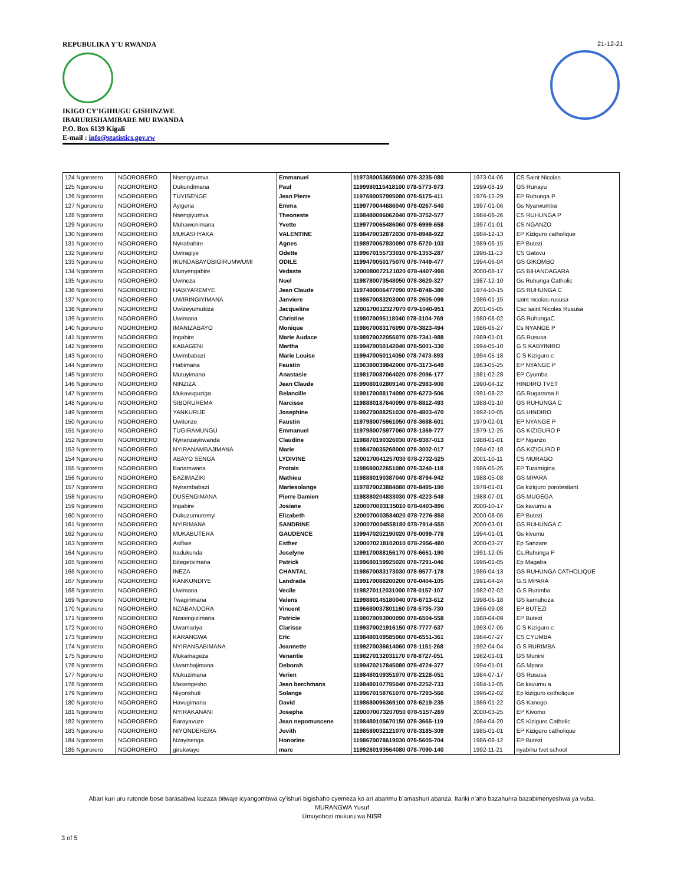REPUBULIKA Y'U RWANDA
IKIGO CY'IGIHUGU GISHINZWE
IBARURISHAMIBARE MU RWANDA
P.O. Box 6139 Kigali
E-mail : info@statistics.gov.rw
21-12-21
| 124 Ngororero | NGORORERO | Nsengiyumva | Emmanuel | 1197380053659060 078-3235-080 | 1973-04-06 | CS Saint Nicolas |
| 125 Ngororero | NGORORERO | Dukundimana | Paul | 1199980115418100 078-5773-973 | 1999-08-19 | GS Runayu |
| 126 Ngororero | NGORORERO | TUYISENGE | Jean Pierre | 1197680057995080 078-5175-411 | 1976-12-29 | EP Ruhunga P |
| 127 Ngororero | NGORORERO | Ayigena | Emma | 1199770044686040 078-0267-540 | 1997-01-06 | Gs Nyarwumba |
| 128 Ngororero | NGORORERO | Nsengiyumva | Theoneste | 1198480086062040 078-3752-577 | 1984-06-26 | CS RUHUNGA P |
| 129 Ngororero | NGORORERO | Muhawenimana | Yvette | 1199770065486060 078-6999-658 | 1997-01-01 | CS NGANZO |
| 130 Ngororero | NGORORERO | MUKASHYAKA | VALENTINE | 1198470032872030 078-8948-922 | 1984-12-13 | EP Kiziguro catholique |
| 131 Ngororero | NGORORERO | Nyirabahire | Agnes | 1198970067930090 078-5720-103 | 1989-06-15 | EP:Butezi |
| 132 Ngororero | NGORORERO | Uwiragiye | Odette | 1199670155733010 078-1353-287 | 1996-11-13 | CS Gatovu |
| 133 Ngororero | NGORORERO | IKUNDABAYOBIGIRUMWUMI | ODILE | 1199470050175070 078-7449-477 | 1994-06-04 | GS GIKOMBO |
| 134 Ngororero | NGORORERO | Munyengabire | Vedaste | 1200080072121020 078-4407-998 | 2000-08-17 | GS BIHANDAGARA |
| 135 Ngororero | NGORORERO | Uwineza | Noel | 1198780073548050 078-3620-327 | 1987-12-10 | Gs Ruhunga Catholic |
| 136 Ngororero | NGORORERO | HABIYAREMYE | Jean Claude | 1197480006477090 078-8748-380 | 1974-10-15 | GS RUHUNGA C |
| 137 Ngororero | NGORORERO | UWIRINGIYIMANA | Janviere | 1198670083203000 078-2605-099 | 1986-01-15 | saint nicolas-rususa |
| 138 Ngororero | NGORORERO | Uwizeyumukiza | Jacqueline | 1200170012327070 079-1040-951 | 2001-05-05 | Csc saint Nicolas Rususa |
| 139 Ngororero | NGORORERO | Uwimana | Christine | 1198070095118040 078-3104-769 | 1980-08-02 | GS RuhungaC |
| 140 Ngororero | NGORORERO | IMANIZABAYO | Monique | 1198670083176090 078-3823-494 | 1986-06-27 | Cs NYANGE P |
| 141 Ngororero | NGORORERO | Ingabire | Marie Audace | 1198970022056070 078-7341-988 | 1989-01-01 | GS Rususa |
| 142 Ngororero | NGORORERO | KABAGENI | Martha | 1199470050142040 078-5001-330 | 1994-05-10 | G S KABYINIRO |
| 143 Ngororero | NGORORERO | Uwimbabazi | Marie Louise | 1199470050114050 078-7473-893 | 1994-05-18 | C S Kiziguro c |
| 144 Ngororero | NGORORERO | Habimana | Faustin | 1196380039842000 078-3173-649 | 1963-05-25 | EP NYANGE P |
| 145 Ngororero | NGORORERO | Mutuyimana | Anastasie | 1198170087064020 078-2096-177 | 1981-02-28 | EP Cyumba |
| 146 Ngororero | NGORORERO | NINZIZA | Jean Claude | 1199080102809140 078-2983-900 | 1990-04-12 | HINDIRO TVET |
| 147 Ngororero | NGORORERO | Mukavuguziga | Belancille | 1199170088174090 078-6273-506 | 1991-08-22 | GS Rugarama II |
| 148 Ngororero | NGORORERO | SIBORUREMA | Narcisse | 1198880187640090 078-8812-493 | 1988-01-10 | GS RUHUNGA C |
| 149 Ngororero | NGORORERO | YANKURIJE | Josephine | 1199270088251030 078-4803-470 | 1992-10-05 | GS HINDIRO |
| 150 Ngororero | NGORORERO | Uwitonze | Faustin | 1197980075961050 078-3688-601 | 1979-02-01 | EP NYANGE P |
| 151 Ngororero | NGORORERO | TUGIRAMUNGU | Emmanuel | 1197980075977060 078-1369-777 | 1979-12-25 | GS KIZIGURO P |
| 152 Ngororero | NGORORERO | Nyiranzayirwanda | Claudine | 1198870190326030 078-9387-013 | 1988-01-01 | EP Nganzo |
| 153 Ngororero | NGORORERO | NYIRANAMBAJIMANA | Marie | 1198470035268000 078-3002-017 | 1984-02-18 | GS KIZIGURO P |
| 154 Ngororero | NGORORERO | ABAYO SENGA | LYDIVINE | 1200170041257030 078-2732-525 | 2001-10-11 | CS MURAGO |
| 155 Ngororero | NGORORERO | Banamwana | Protais | 1198680022651080 078-3240-118 | 1986-05-25 | EP Turamigina |
| 156 Ngororero | NGORORERO | BAZIMAZIKI | Mathieu | 1198880190387040 078-8794-942 | 1988-05-08 | GS MPARA |
| 157 Ngororero | NGORORERO | Nyirambabazi | Mariesolange | 1197870023884080 078-8495-190 | 1978-01-01 | Gs kiziguro porotesitant |
| 158 Ngororero | NGORORERO | DUSENGIMANA | Pierre Damien | 1198880204833030 078-4223-548 | 1988-07-01 | GS MUGEGA |
| 159 Ngororero | NGORORERO | Ingabire | Josiane | 1200070003135010 078-0403-896 | 2000-10-17 | Gs kavumu a |
| 160 Ngororero | NGORORERO | Dukuzumuremyi | Elizabeth | 1200070003584020 078-7276-858 | 2000-08-05 | EP:Butezi |
| 161 Ngororero | NGORORERO | NYIRIMANA | SANDRINE | 1200070004558180 078-7914-555 | 2000-03-01 | GS RUHUNGA C |
| 162 Ngororero | NGORORERO | MUKABUTERA | GAUDENCE | 1199470202190020 078-0099-778 | 1994-01-01 | Gs kivumu |
| 163 Ngororero | NGORORERO | Asifiwe | Esther | 1200070218102010 078-2956-480 | 2000-03-27 | Ep Sanzare |
| 164 Ngororero | NGORORERO | Iradukunda | Joselyne | 1199170088156170 078-6651-190 | 1991-12-05 | Cs.Ruhunga P |
| 165 Ngororero | NGORORERO | Bitegetsimana | Patrick | 1199680159925020 078-7291-046 | 1996-01-05 | Ep Magaba |
| 166 Ngororero | NGORORERO | INEZA | CHANTAL | 1198670083173030 078-9577-178 | 1986-04-13 | GS RUHUNGA CATHOLIQUE |
| 167 Ngororero | NGORORERO | KANKUNDIYE | Landrada | 1199170088200200 078-0404-105 | 1991-04-24 | G.S MPARA |
| 168 Ngororero | NGORORERO | Uwimana | Vecile | 1198270112031000 078-0157-107 | 1982-02-02 | G.S Rurimba |
| 169 Ngororero | NGORORERO | Twagirimana | Valens | 1199880145180040 078-6713-612 | 1998-06-18 | GS kamuhoza |
| 170 Ngororero | NGORORERO | NZABANDORA | Vincent | 1196680037801160 078-5735-730 | 1966-09-08 | EP BUTEZI |
| 171 Ngororero | NGORORERO | Nzasingizimana | Patricie | 1198070093900090 078-6504-558 | 1980-04-09 | EP Butezi |
| 172 Ngororero | NGORORERO | Uwamariya | Clarisse | 1199370021916150 078-7777-537 | 1993-07-05 | C S Kiziguro c |
| 173 Ngororero | NGORORERO | KARANGWA | Eric | 1198480109585060 078-6551-361 | 1984-07-27 | CS CYUMBA |
| 174 Ngororero | NGORORERO | NYIRANSABIMANA | Jeannette | 1199270036614060 078-1151-268 | 1992-04-04 | G S RURIMBA |
| 175 Ngororero | NGORORERO | Mukamageza | Venantie | 1198270132031170 078-8727-051 | 1982-01-01 | GS Munini |
| 176 Ngororero | NGORORERO | Uwambajimana | Deborah | 1199470217845080 078-4724-377 | 1994-01-01 | GS Mpara |
| 177 Ngororero | NGORORERO | Mukuzimana | Verien | 1198480109351070 078-2128-051 | 1984-07-17 | GS Rususa |
| 178 Ngororero | NGORORERO | Masengesho | Jean berchmans | 1198480107795040 078-2252-733 | 1984-12-05 | Gs kavumu a |
| 179 Ngororero | NGORORERO | Niyonshuti | Solange | 1199670158761070 078-7293-566 | 1996-02-02 | Ep kiziguro cotholique |
| 180 Ngororero | NGORORERO | Havugimana | David | 1198680096369100 078-6219-235 | 1986-01-22 | GS Kanogo |
| 181 Ngororero | NGORORERO | NYIRAKANANI | Josepha | 1200070073207050 078-5157-269 | 2000-03-25 | EP Kivomo |
| 182 Ngororero | NGORORERO | Barayavuze | Jean nepomuscene | 1198480105670150 078-3665-119 | 1984-04-20 | CS Kiziguro Catholic |
| 183 Ngororero | NGORORERO | NIYONDERERA | Jovith | 1198580032121070 078-3185-309 | 1985-01-01 | EP Kiziguro catholique |
| 184 Ngororero | NGORORERO | Nzayisenga | Honorine | 1198670078619030 078-5605-704 | 1986-08-12 | EP:Butezi |
| 185 Ngororero | NGORORERO | girukwayo | marc | 1199280193564080 078-7090-140 | 1992-11-21 | nyabihu tvet school |
Abari kuri uru rutonde bose barasabwa kuzaza bitwaje icyangombwa cy’ishuri bigishaho cyemeza ko ari abarimu b’amashuri abanza. Itariki n’aho bazahurira bazabimenyeshwa ya vuba.
MURANGWA Yusuf
Umuyobozi mukuru wa NISR
3 of 5